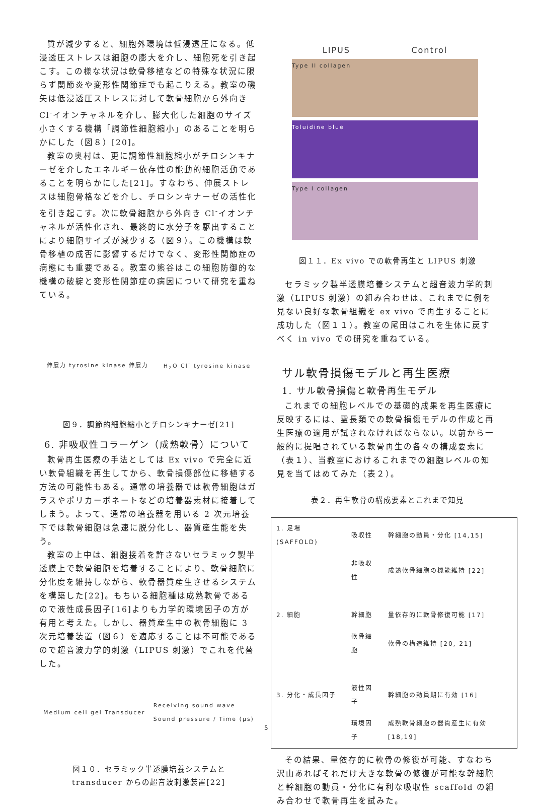質が減少すると、細胞外環境は低浸透圧になる。低浸透圧ストレスは細胞の膨大を介し、細胞死を引き起こす。この様な状況は軟骨移植などの特殊な状況に限らず関節炎や変形性関節症でも起こりえる。教室の磯矢は低浸透圧ストレスに対して軟骨細胞から外向き Cl<sup>-</sup>イオンチャネルを介し、膨大化した細胞のサイズ小さくする機構「調節性細胞縮小」のあることを明らかにした（図８）[20]。
教室の奥村は、更に調節性細胞縮小がチロシンキナーゼを介したエネルギー依存性の能動的細胞活動であることを明らかにした[21]。すなわち、伸展ストレスは細胞骨格などを介し、チロシンキナーゼの活性化を引き起こす。次に軟骨細胞から外向き Cl<sup>-</sup>イオンチャネルが活性化され、最終的に水分子を駆出することにより細胞サイズが減少する（図９）。この機構は軟骨移植の成否に影響するだけでなく、変形性関節症の病態にも重要である。教室の熊谷はこの細胞防御的な機構の破綻と変形性関節症の病因について研究を重ねている。
伸展力 tyrosine kinase 伸展力 H<sub>2</sub>O Cl<sup>-</sup> tyrosine kinase
図９．調節的細胞縮小とチロシンキナーゼ[21]
6. 非吸収性コラーゲン（成熟軟骨）について
軟骨再生医療の手法としては Ex vivo で完全に近い軟骨組織を再生してから、軟骨損傷部位に移植する方法の可能性もある。通常の培養器では軟骨細胞はガラスやポリカーボネートなどの培養器素材に接着してしまう。よって、通常の培養器を用いる 2 次元培養下では軟骨細胞は急速に脱分化し、器質産生能を失う。
教室の上中は、細胞接着を許さないセラミック製半透膜上で軟骨細胞を培養することにより、軟骨細胞に分化度を維持しながら、軟骨器質産生させるシステムを構築した[22]。もちいる細胞種は成熟軟骨であるので液性成長因子[16]よりも力学的環境因子の方が有用と考えた。しかし、器質産生中の軟骨細胞に 3 次元培養装置（図６）を適応することは不可能であるので超音波力学的刺激（LIPUS 刺激）でこれを代替した。
Medium cell gel Transducer Receiving sound wave
Sound pressure / Time (μs)
図１０．セラミック半透膜培養システムと
transducer からの超音波刺激装置[22]
LIPUS Control
Type II collagen
Toluidine blue
Type I collagen
図１１．Ex vivo での軟骨再生と LIPUS 刺激
セラミック製半透膜培養システムと超音波力学的刺激（LIPUS 刺激）の組み合わせは、これまでに例を見ない良好な軟骨組織を ex vivo で再生することに成功した（図１１）。教室の尾田はこれを生体に戻すべく in vivo での研究を重ねている。
サル軟骨損傷モデルと再生医療
1. サル軟骨損傷と軟骨再生モデル
これまでの細胞レベルでの基礎的成果を再生医療に反映するには、霊長類での軟骨損傷モデルの作成と再生医療の適用が試されなければならない。以前から一般的に提唱されている軟骨再生の各々の構成要素に（表１）、当教室におけるこれまでの細胞レベルの知見を当てはめてみた（表２）。
表２．再生軟骨の構成要素とこれまで知見
| 1. 足場(SAFFOLD) | 吸収性 | 幹細胞の動員・分化 [14,15] |
| | 非吸収性 | 成熟軟骨細胞の機能維持 [22] |
| 2. 細胞 | 幹細胞 | 量依存的に軟骨修復可能 [17] |
| | 軟骨細胞 | 軟骨の構造維持 [20, 21] |
| 3. 分化・成長因子 | 液性因子 | 幹細胞の動員期に有効 [16] |
| | 環境因子 | 成熟軟骨細胞の器質産生に有効 [18,19] |
その結果、量依存的に軟骨の修復が可能、すなわち沢山あればそれだけ大きな軟骨の修復が可能な幹細胞と幹細胞の動員・分化に有利な吸収性 scaffold の組み合わせで軟骨再生を試みた。
5